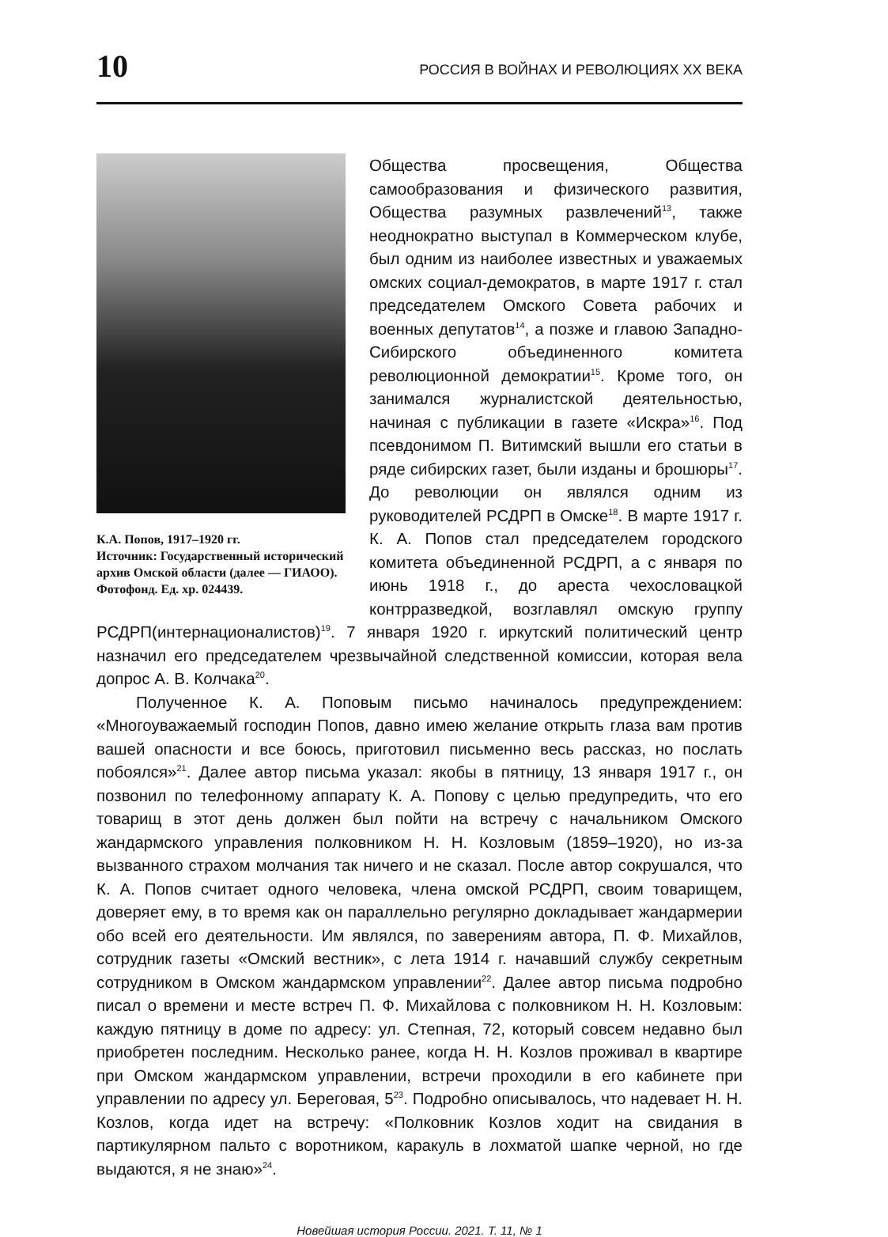10 РОССИЯ В ВОЙНАХ И РЕВОЛЮЦИЯХ XX ВЕКА
К.А. Попов, 1917–1920 гг.
Источник: Государственный исторический архив Омской области (далее — ГИАОО). Фотофонд. Ед. хр. 024439.
Общества просвещения, Общества самообразования и физического развития, Общества разумных развлечений<sup>13</sup>, также неоднократно выступал в Коммерческом клубе, был одним из наиболее известных и уважаемых омских социал-демократов, в марте 1917 г. стал председателем Омского Совета рабочих и военных депутатов<sup>14</sup>, а позже и главою Западно-Сибирского объединенного комитета революционной демократии<sup>15</sup>. Кроме того, он занимался журналистской деятельностью, начиная с публикации в газете «Искра»<sup>16</sup>. Под псевдонимом П. Витимский вышли его статьи в ряде сибирских газет, были изданы и брошюры<sup>17</sup>. До революции он являлся одним из руководителей РСДРП в Омске<sup>18</sup>. В марте 1917 г. К. А. Попов стал председателем городского комитета объединенной РСДРП, а с января по июнь 1918 г., до ареста чехословацкой контрразведкой, возглавлял омскую группу РСДРП(интернационалистов)<sup>19</sup>. 7 января 1920 г. иркутский политический центр назначил его председателем чрезвычайной следственной комиссии, которая вела допрос А. В. Колчака<sup>20</sup>.
Полученное К. А. Поповым письмо начиналось предупреждением: «Многоуважаемый господин Попов, давно имею желание открыть глаза вам против вашей опасности и все боюсь, приготовил письменно весь рассказ, но послать побоялся»<sup>21</sup>. Далее автор письма указал: якобы в пятницу, 13 января 1917 г., он позвонил по телефонному аппарату К. А. Попову с целью предупредить, что его товарищ в этот день должен был пойти на встречу с начальником Омского жандармского управления полковником Н. Н. Козловым (1859–1920), но из-за вызванного страхом молчания так ничего и не сказал. После автор сокрушался, что К. А. Попов считает одного человека, члена омской РСДРП, своим товарищем, доверяет ему, в то время как он параллельно регулярно докладывает жандармерии обо всей его деятельности. Им являлся, по заверениям автора, П. Ф. Михайлов, сотрудник газеты «Омский вестник», с лета 1914 г. начавший службу секретным сотрудником в Омском жандармском управлении<sup>22</sup>. Далее автор письма подробно писал о времени и месте встреч П. Ф. Михайлова с полковником Н. Н. Козловым: каждую пятницу в доме по адресу: ул. Степная, 72, который совсем недавно был приобретен последним. Несколько ранее, когда Н. Н. Козлов проживал в квартире при Омском жандармском управлении, встречи проходили в его кабинете при управлении по адресу ул. Береговая, 5<sup>23</sup>. Подробно описывалось, что надевает Н. Н. Козлов, когда идет на встречу: «Полковник Козлов ходит на свидания в партикулярном пальто с воротником, каракуль в лохматой шапке черной, но где выдаются, я не знаю»<sup>24</sup>.
Новейшая история России. 2021. Т. 11, № 1